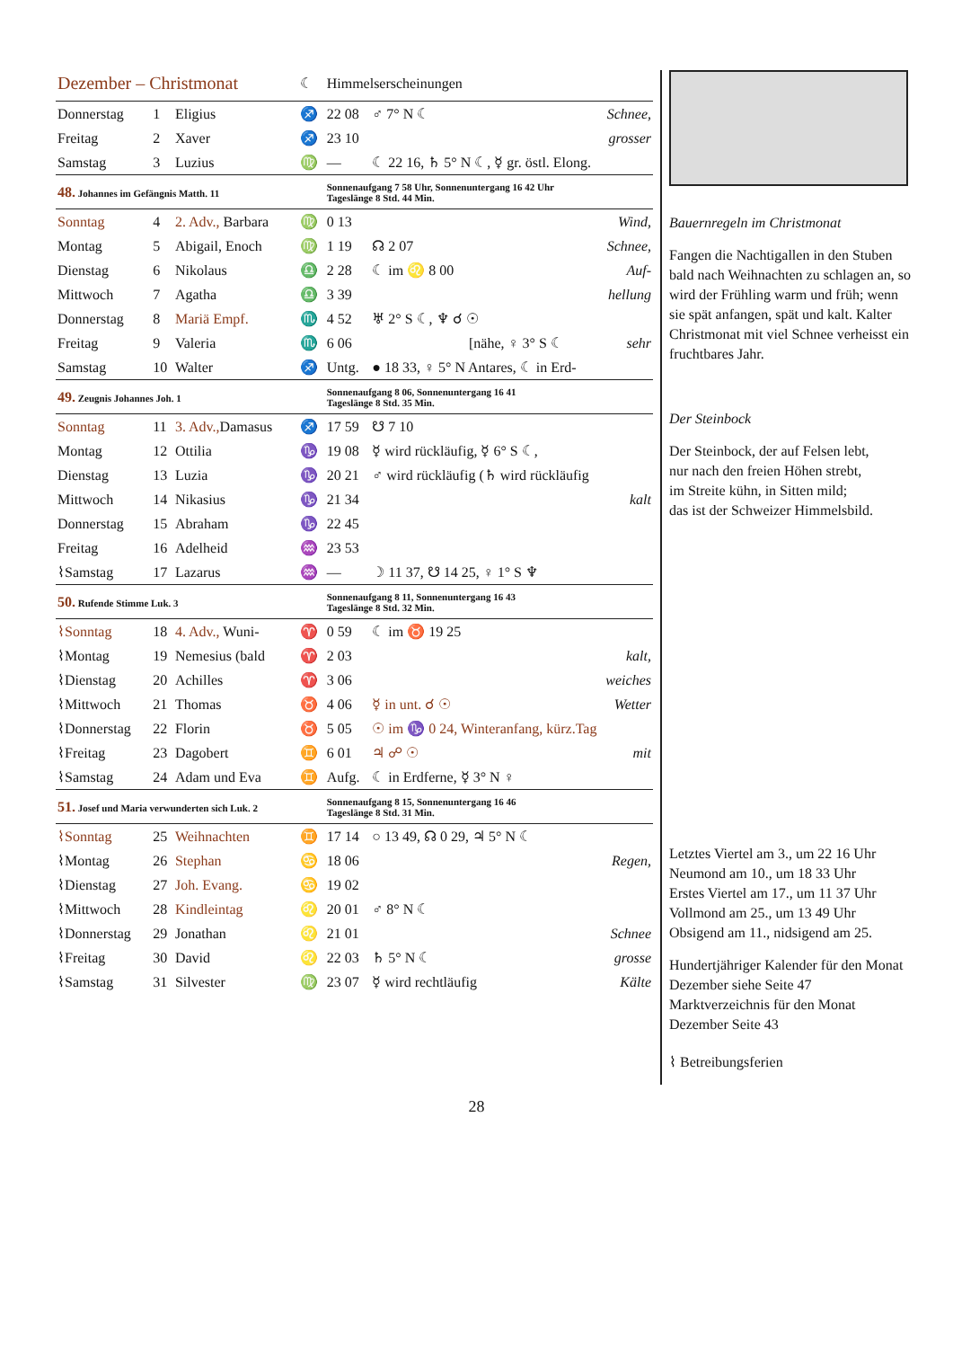| Dezember – Christmonat | | | ☾ | Himmelserscheinungen | | |
| Donnerstag | 1 | Eligius | ♐ | 22 08 | ♂ 7° N ☾ | Schnee, |
| Freitag | 2 | Xaver | ♐ | 23 10 | | grosser |
| Samstag | 3 | Luzius | ♍ | — | ☾ 22 16, ♄ 5° N ☾, ☿ gr. östl. Elong. | |
| 48. Johannes im Gefängnis Matth. 11 | | | | Sonnenaufgang 7 58 Uhr, Sonnenuntergang 16 42 Uhr Tageslänge 8 Std. 44 Min. | | |
| Sonntag | 4 | 2. Adv., Barbara | ♍ | 0 13 | | Wind, |
| Montag | 5 | Abigail, Enoch | ♍ | 1 19 | ☊ 2 07 | Schnee, |
| Dienstag | 6 | Nikolaus | ♎ | 2 28 | ☾ im ♌ 8 00 | Auf- |
| Mittwoch | 7 | Agatha | ♎ | 3 39 | | hellung |
| Donnerstag | 8 | Mariä Empf. | ♏ | 4 52 | ♅ 2° S ☾, ♆ ☌ ☉ | |
| Freitag | 9 | Valeria | ♏ | 6 06 | [nähe, ♀ 3° S ☾ | sehr |
| Samstag | 10 | Walter | ♐ | Untg. | ● 18 33, ♀ 5° N Antares, ☾ in Erd- | |
| 49. Zeugnis Johannes Joh. 1 | | | | Sonnenaufgang 8 06, Sonnenuntergang 16 41 Tageslänge 8 Std. 35 Min. | | |
| Sonntag | 11 | 3. Adv., Damasus | ♐ | 17 59 | ☋ 7 10 | |
| Montag | 12 | Ottilia | ♑ | 19 08 | ☿ wird rückläufig, ☿ 6° S ☾, | |
| Dienstag | 13 | Luzia | ♑ | 20 21 | ♂ wird rückläufig (♄ wird rückläufig | |
| Mittwoch | 14 | Nikasius | ♑ | 21 34 | | kalt |
| Donnerstag | 15 | Abraham | ♑ | 22 45 | | |
| Freitag | 16 | Adelheid | ♒ | 23 53 | | |
| ⌇Samstag | 17 | Lazarus | ♒ | — | ☽ 11 37, ☋ 14 25, ♀ 1° S ♆ | |
| 50. Rufende Stimme Luk. 3 | | | | Sonnenaufgang 8 11, Sonnenuntergang 16 43 Tageslänge 8 Std. 32 Min. | | |
| ⌇Sonntag | 18 | 4. Adv., Wuni- | ♈ | 0 59 | ☾ im ♉ 19 25 | |
| ⌇Montag | 19 | Nemesius (bald | ♈ | 2 03 | | kalt, |
| ⌇Dienstag | 20 | Achilles | ♈ | 3 06 | | weiches |
| ⌇Mittwoch | 21 | Thomas | ♉ | 4 06 | ☿ in unt. ☌ ☉ | Wetter |
| ⌇Donnerstag | 22 | Florin | ♉ | 5 05 | ☉ im ♑ 0 24, Winteranfang, kürz.Tag | |
| ⌇Freitag | 23 | Dagobert | ♊ | 6 01 | ♃ ☍ ☉ | mit |
| ⌇Samstag | 24 | Adam und Eva | ♊ | Aufg. | ☾ in Erdferne, ☿ 3° N ♀ | |
| 51. Josef und Maria verwunderten sich Luk. 2 | | | | Sonnenaufgang 8 15, Sonnenuntergang 16 46 Tageslänge 8 Std. 31 Min. | | |
| ⌇Sonntag | 25 | Weihnachten | ♊ | 17 14 | ○ 13 49, ☊ 0 29, ♃ 5° N ☾ | |
| ⌇Montag | 26 | Stephan | ♋ | 18 06 | | Regen, |
| ⌇Dienstag | 27 | Joh. Evang. | ♋ | 19 02 | | |
| ⌇Mittwoch | 28 | Kindleintag | ♌ | 20 01 | ♂ 8° N ☾ | |
| ⌇Donnerstag | 29 | Jonathan | ♌ | 21 01 | | Schnee |
| ⌇Freitag | 30 | David | ♌ | 22 03 | ♄ 5° N ☾ | grosse |
| ⌇Samstag | 31 | Silvester | ♍ | 23 07 | ☿ wird rechtläufig | Kälte |
Bauernregeln im Christmonat
Fangen die Nachtigallen in den Stuben bald nach Weihnachten zu schlagen an, so wird der Frühling warm und früh; wenn sie spät anfangen, spät und kalt. Kalter Christmonat mit viel Schnee verheisst ein fruchtbares Jahr.
Der Steinbock
Der Steinbock, der auf Felsen lebt,
nur nach den freien Höhen strebt,
im Streite kühn, in Sitten mild;
das ist der Schweizer Himmelsbild.
Letztes Viertel am 3., um 22 16 Uhr
Neumond am 10., um 18 33 Uhr
Erstes Viertel am 17., um 11 37 Uhr
Vollmond am 25., um 13 49 Uhr
Obsigend am 11., nidsigend am 25.
Hundertjähriger Kalender für den Monat Dezember siehe Seite 47
Marktverzeichnis für den Monat Dezember Seite 43
⌇ Betreibungsferien
28